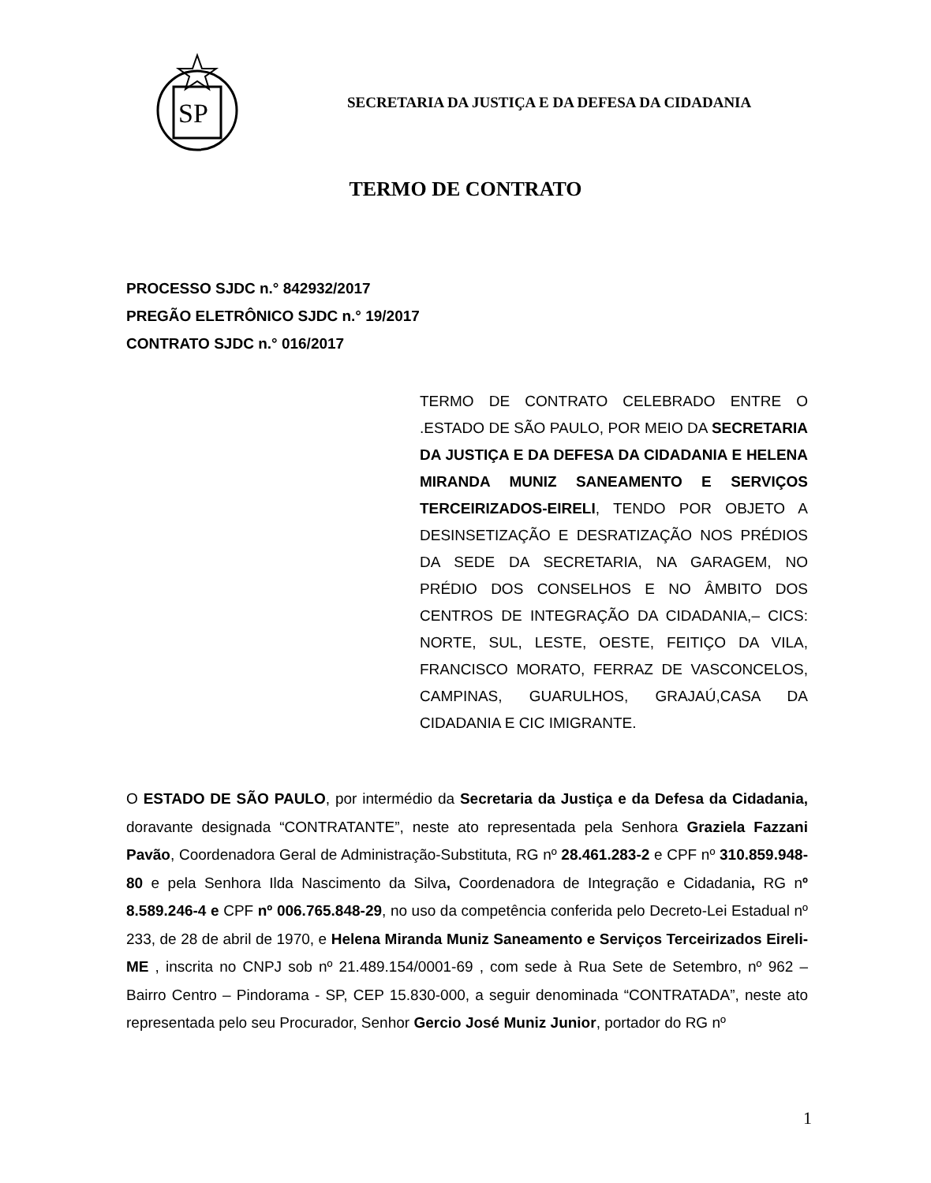SP
SECRETARIA DA JUSTIÇA E DA DEFESA DA CIDADANIA
TERMO DE CONTRATO
PROCESSO SJDC n.° 842932/2017
PREGÃO ELETRÔNICO SJDC n.° 19/2017
CONTRATO SJDC n.° 016/2017
TERMO DE CONTRATO CELEBRADO ENTRE O .ESTADO DE SÃO PAULO, POR MEIO DA SECRETARIA DA JUSTIÇA E DA DEFESA DA CIDADANIA E HELENA MIRANDA MUNIZ SANEAMENTO E SERVIÇOS TERCEIRIZADOS-EIRELI, TENDO POR OBJETO A DESINSETIZAÇÃO E DESRATIZAÇÃO NOS PRÉDIOS DA SEDE DA SECRETARIA, NA GARAGEM, NO PRÉDIO DOS CONSELHOS E NO ÂMBITO DOS CENTROS DE INTEGRAÇÃO DA CIDADANIA,– CICS: NORTE, SUL, LESTE, OESTE, FEITIÇO DA VILA, FRANCISCO MORATO, FERRAZ DE VASCONCELOS, CAMPINAS, GUARULHOS, GRAJAÚ,CASA DA CIDADANIA E CIC IMIGRANTE.
O ESTADO DE SÃO PAULO, por intermédio da Secretaria da Justiça e da Defesa da Cidadania, doravante designada “CONTRATANTE”, neste ato representada pela Senhora Graziela Fazzani Pavão, Coordenadora Geral de Administração-Substituta, RG nº 28.461.283-2 e CPF nº 310.859.948-80 e pela Senhora Ilda Nascimento da Silva, Coordenadora de Integração e Cidadania, RG nº 8.589.246-4 e CPF nº 006.765.848-29, no uso da competência conferida pelo Decreto-Lei Estadual nº 233, de 28 de abril de 1970, e Helena Miranda Muniz Saneamento e Serviços Terceirizados Eireli-ME , inscrita no CNPJ sob nº 21.489.154/0001-69 , com sede à Rua Sete de Setembro, nº 962 – Bairro Centro – Pindorama - SP, CEP 15.830-000, a seguir denominada “CONTRATADA”, neste ato representada pelo seu Procurador, Senhor Gercio José Muniz Junior, portador do RG nº
1